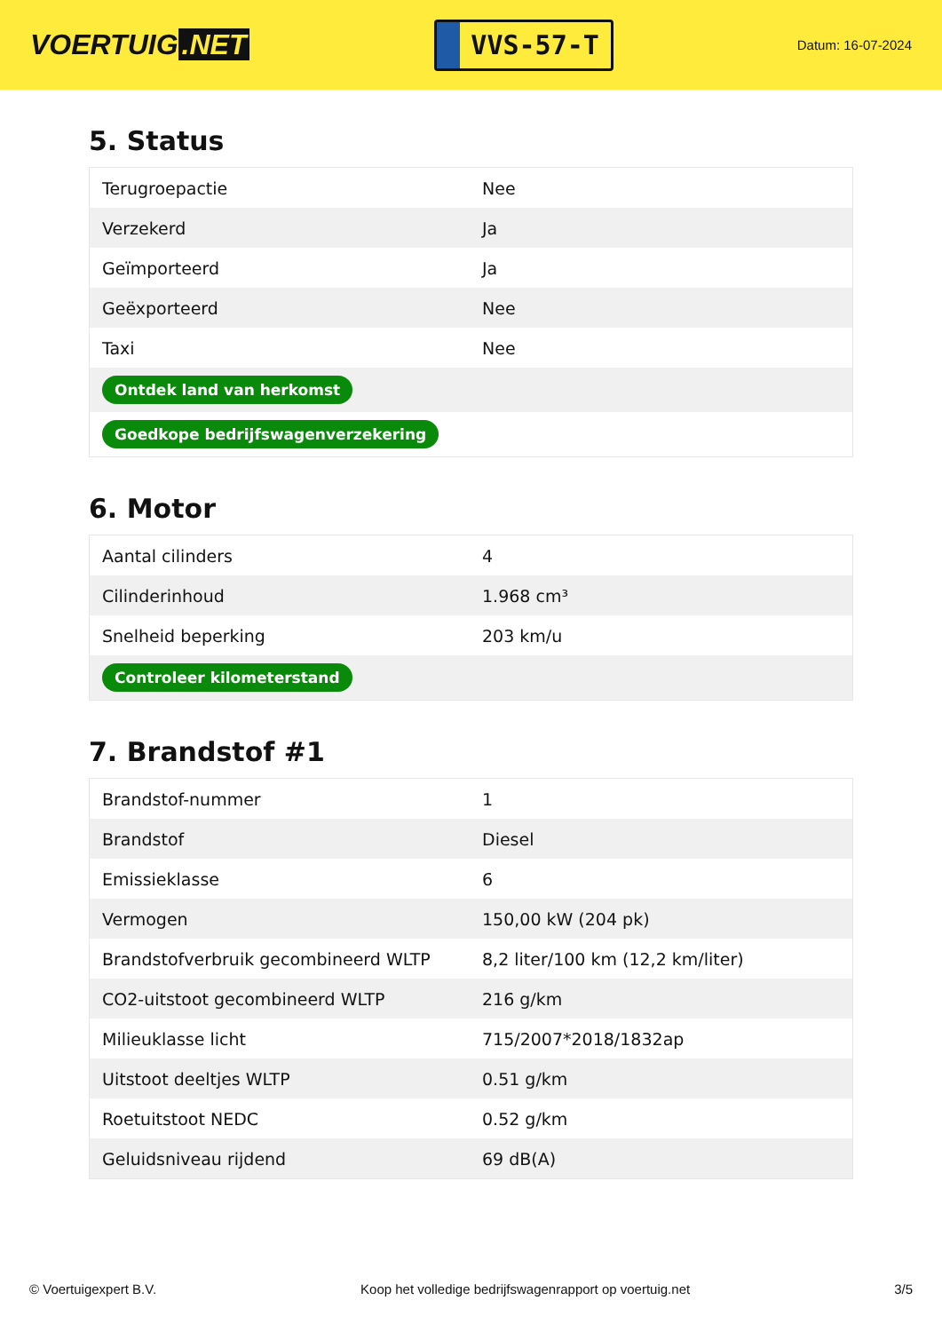VOERTUIG.NET
VVS-57-T
Datum: 16-07-2024
5. Status
| Terugroepactie | Nee |
| Verzekerd | Ja |
| Geïmporteerd | Ja |
| Geëxporteerd | Nee |
| Taxi | Nee |
| Ontdek land van herkomst | |
| Goedkope bedrijfswagenverzekering | |
6. Motor
| Aantal cilinders | 4 |
| Cilinderinhoud | 1.968 cm³ |
| Snelheid beperking | 203 km/u |
| Controleer kilometerstand | |
7. Brandstof #1
| Brandstof-nummer | 1 |
| Brandstof | Diesel |
| Emissieklasse | 6 |
| Vermogen | 150,00 kW (204 pk) |
| Brandstofverbruik gecombineerd WLTP | 8,2 liter/100 km (12,2 km/liter) |
| CO2-uitstoot gecombineerd WLTP | 216 g/km |
| Milieuklasse licht | 715/2007*2018/1832ap |
| Uitstoot deeltjes WLTP | 0.51 g/km |
| Roetuitstoot NEDC | 0.52 g/km |
| Geluidsniveau rijdend | 69 dB(A) |
© Voertuigexpert B.V. Koop het volledige bedrijfswagenrapport op voertuig.net 3/5